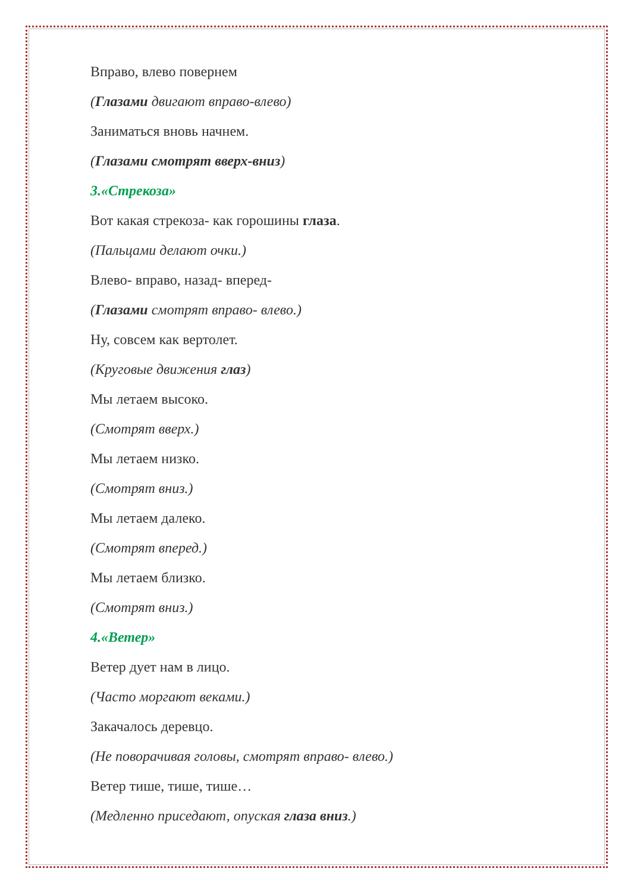Вправо, влево повернем
(Глазами двигают вправо-влево)
Заниматься вновь начнем.
(Глазами смотрят вверх-вниз)
3.«Стрекоза»
Вот какая стрекоза- как горошины глаза.
(Пальцами делают очки.)
Влево- вправо, назад- вперед-
(Глазами смотрят вправо- влево.)
Ну, совсем как вертолет.
(Круговые движения глаз)
Мы летаем высоко.
(Смотрят вверх.)
Мы летаем низко.
(Смотрят вниз.)
Мы летаем далеко.
(Смотрят вперед.)
Мы летаем близко.
(Смотрят вниз.)
4.«Ветер»
Ветер дует нам в лицо.
(Часто моргают веками.)
Закачалось деревцо.
(Не поворачивая головы, смотрят вправо- влево.)
Ветер тише, тише, тише…
(Медленно приседают, опуская глаза вниз.)